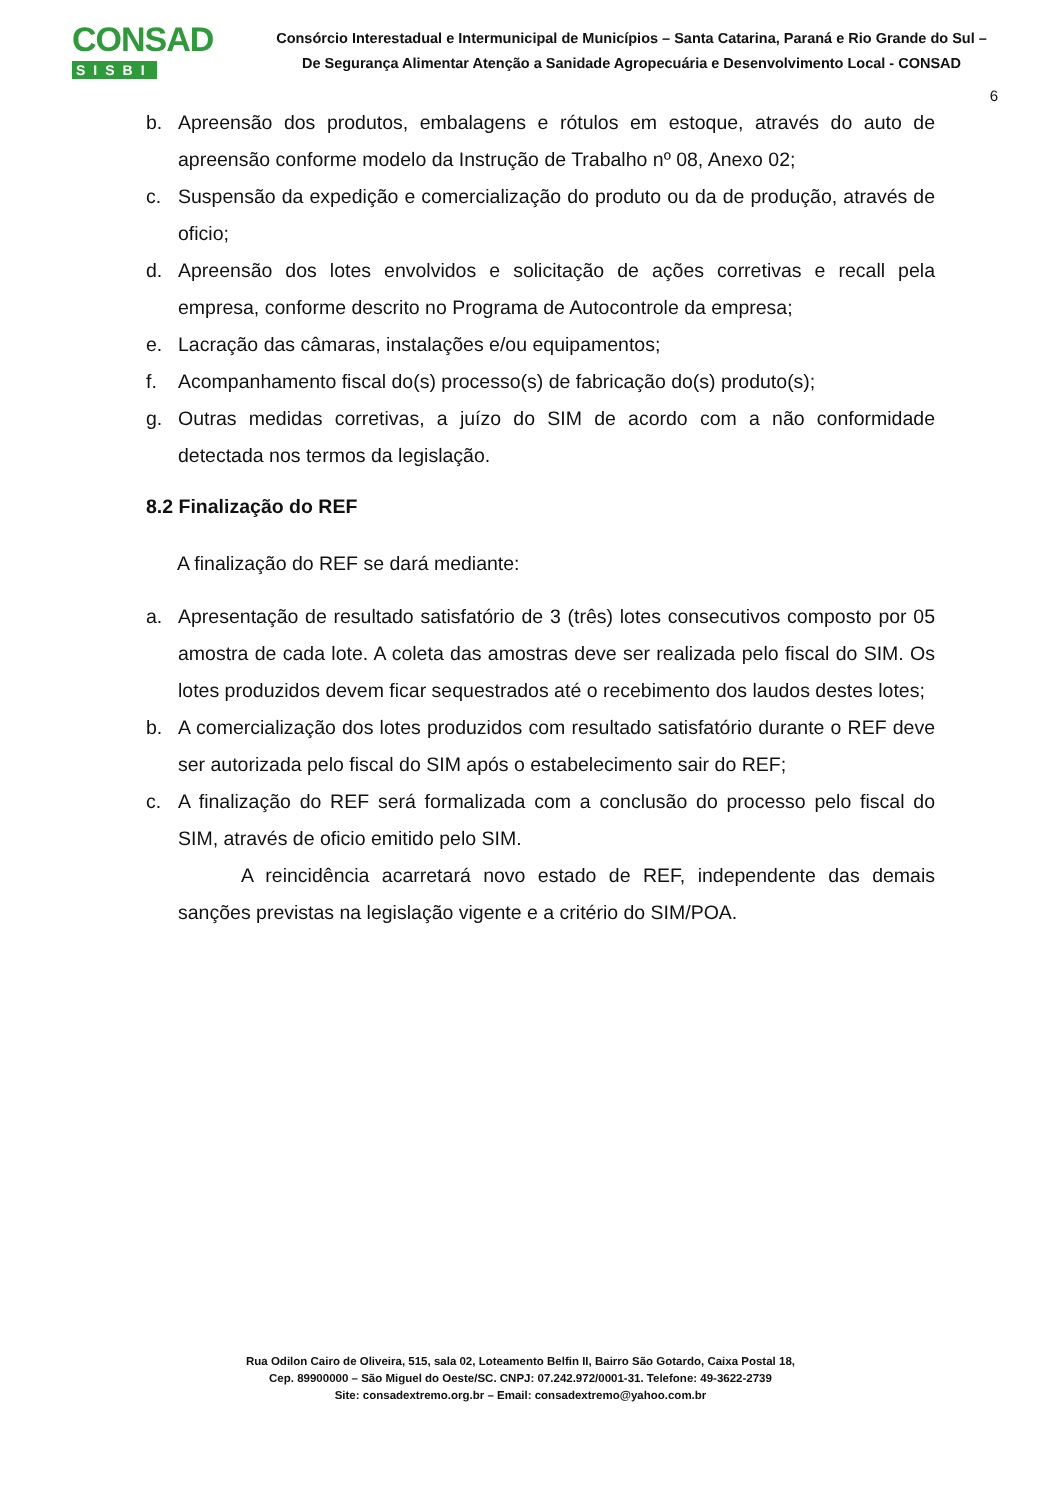CONSAD
SISBI
Consórcio Interestadual e Intermunicipal de Municípios – Santa Catarina, Paraná e Rio Grande do Sul –
De Segurança Alimentar Atenção a Sanidade Agropecuária e Desenvolvimento Local - CONSAD
6
b. Apreensão dos produtos, embalagens e rótulos em estoque, através do auto de apreensão conforme modelo da Instrução de Trabalho nº 08, Anexo 02;
c. Suspensão da expedição e comercialização do produto ou da de produção, através de oficio;
d. Apreensão dos lotes envolvidos e solicitação de ações corretivas e recall pela empresa, conforme descrito no Programa de Autocontrole da empresa;
e. Lacração das câmaras, instalações e/ou equipamentos;
f. Acompanhamento fiscal do(s) processo(s) de fabricação do(s) produto(s);
g. Outras medidas corretivas, a juízo do SIM de acordo com a não conformidade detectada nos termos da legislação.
8.2 Finalização do REF
A finalização do REF se dará mediante:
a. Apresentação de resultado satisfatório de 3 (três) lotes consecutivos composto por 05 amostra de cada lote. A coleta das amostras deve ser realizada pelo fiscal do SIM. Os lotes produzidos devem ficar sequestrados até o recebimento dos laudos destes lotes;
b. A comercialização dos lotes produzidos com resultado satisfatório durante o REF deve ser autorizada pelo fiscal do SIM após o estabelecimento sair do REF;
c. A finalização do REF será formalizada com a conclusão do processo pelo fiscal do SIM, através de oficio emitido pelo SIM.
A reincidência acarretará novo estado de REF, independente das demais sanções previstas na legislação vigente e a critério do SIM/POA.
Rua Odilon Cairo de Oliveira, 515, sala 02, Loteamento Belfin II, Bairro São Gotardo, Caixa Postal 18,
Cep. 89900000 – São Miguel do Oeste/SC. CNPJ: 07.242.972/0001-31. Telefone: 49-3622-2739
Site: consadextremo.org.br – Email: consadextremo@yahoo.com.br